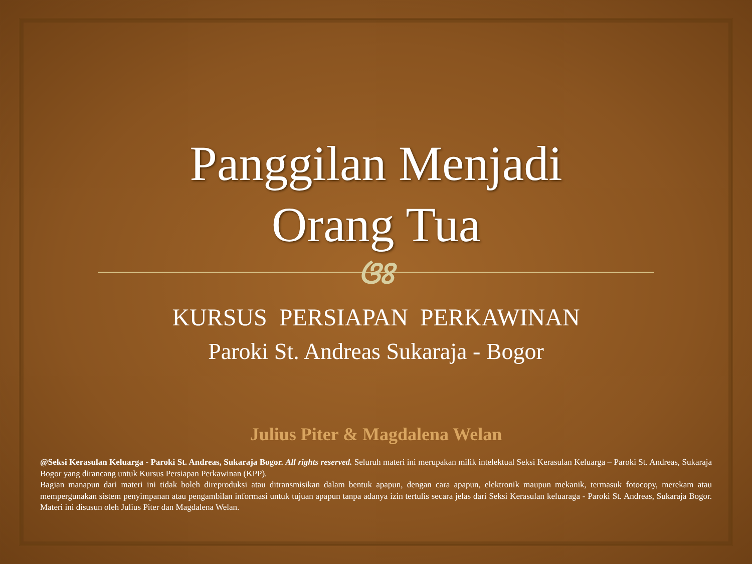Panggilan Menjadi
Orang Tua
ଓଃ
KURSUS PERSIAPAN PERKAWINAN
Paroki St. Andreas Sukaraja - Bogor
Julius Piter & Magdalena Welan
@Seksi Kerasulan Keluarga - Paroki St. Andreas, Sukaraja Bogor. All rights reserved. Seluruh materi ini merupakan milik intelektual Seksi Kerasulan Keluarga – Paroki St. Andreas, Sukaraja Bogor yang dirancang untuk Kursus Persiapan Perkawinan (KPP).
Bagian manapun dari materi ini tidak boleh direproduksi atau ditransmisikan dalam bentuk apapun, dengan cara apapun, elektronik maupun mekanik, termasuk fotocopy, merekam atau mempergunakan sistem penyimpanan atau pengambilan informasi untuk tujuan apapun tanpa adanya izin tertulis secara jelas dari Seksi Kerasulan keluaraga - Paroki St. Andreas, Sukaraja Bogor. Materi ini disusun oleh Julius Piter dan Magdalena Welan.